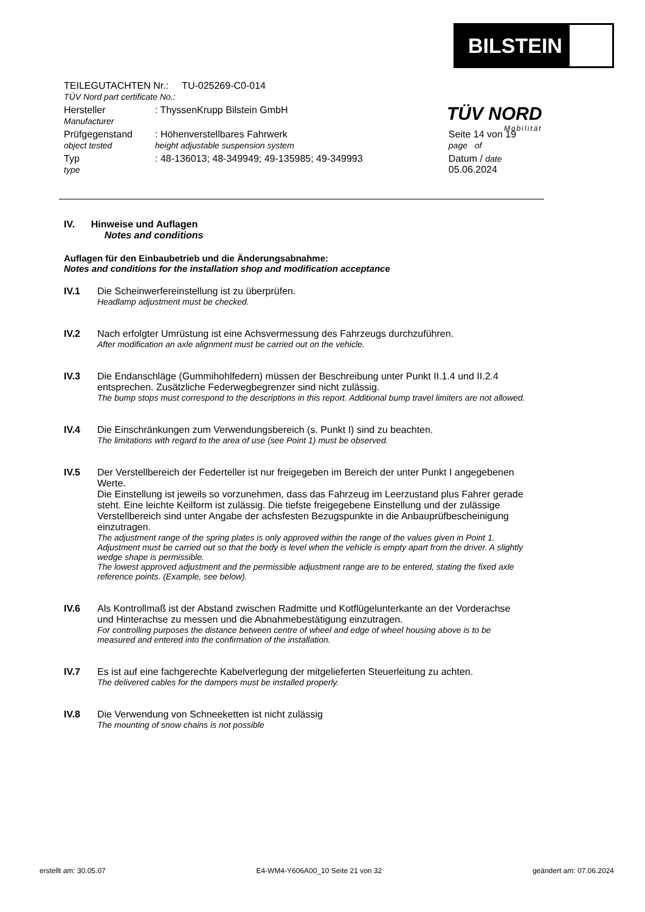BILSTEIN
TÜV NORD
Mobilität
| TEILEGUTACHTEN Nr.: TU-025269-C0-014 TÜV Nord part certificate No.: | | |
| Hersteller Manufacturer | : ThyssenKrupp Bilstein GmbH | |
| Prüfgegenstand object tested | : Höhenverstellbares Fahrwerk height adjustable suspension system | Seite 14 von 19 page of |
| Typ type | : 48-136013; 48-349949; 49-135985; 49-349993 | Datum / date 05.06.2024 |
IV. Hinweise und Auflagen
Notes and conditions
Auflagen für den Einbaubetrieb und die Änderungsabnahme:
Notes and conditions for the installation shop and modification acceptance
IV.1 Die Scheinwerfereinstellung ist zu überprüfen.
Headlamp adjustment must be checked.
IV.2 Nach erfolgter Umrüstung ist eine Achsvermessung des Fahrzeugs durchzuführen.
After modification an axle alignment must be carried out on the vehicle.
IV.3 Die Endanschläge (Gummihohlfedern) müssen der Beschreibung unter Punkt II.1.4 und II.2.4 entsprechen. Zusätzliche Federwegbegrenzer sind nicht zulässig.
The bump stops must correspond to the descriptions in this report. Additional bump travel limiters are not allowed.
IV.4 Die Einschränkungen zum Verwendungsbereich (s. Punkt I) sind zu beachten.
The limitations with regard to the area of use (see Point 1) must be observed.
IV.5 Der Verstellbereich der Federteller ist nur freigegeben im Bereich der unter Punkt I angegebenen Werte.
Die Einstellung ist jeweils so vorzunehmen, dass das Fahrzeug im Leerzustand plus Fahrer gerade steht. Eine leichte Keilform ist zulässig. Die tiefste freigegebene Einstellung und der zulässige Verstellbereich sind unter Angabe der achsfesten Bezugspunkte in die Anbauprüfbescheinigung einzutragen.
The adjustment range of the spring plates is only approved within the range of the values given in Point 1.
Adjustment must be carried out so that the body is level when the vehicle is empty apart from the driver. A slightly wedge shape is permissible.
The lowest approved adjustment and the permissible adjustment range are to be entered, stating the fixed axle reference points. (Example, see below).
IV.6 Als Kontrollmaß ist der Abstand zwischen Radmitte und Kotflügelunterkante an der Vorderachse und Hinterachse zu messen und die Abnahmebestätigung einzutragen.
For controlling purposes the distance between centre of wheel and edge of wheel housing above is to be measured and entered into the confirmation of the installation.
IV.7 Es ist auf eine fachgerechte Kabelverlegung der mitgelieferten Steuerleitung zu achten.
The delivered cables for the dampers must be installed properly.
IV.8 Die Verwendung von Schneeketten ist nicht zulässig
The mounting of snow chains is not possible
erstellt am: 30.05.07 E4-WM4-Y606A00_10 Seite 21 von 32 geändert am: 07.06.2024